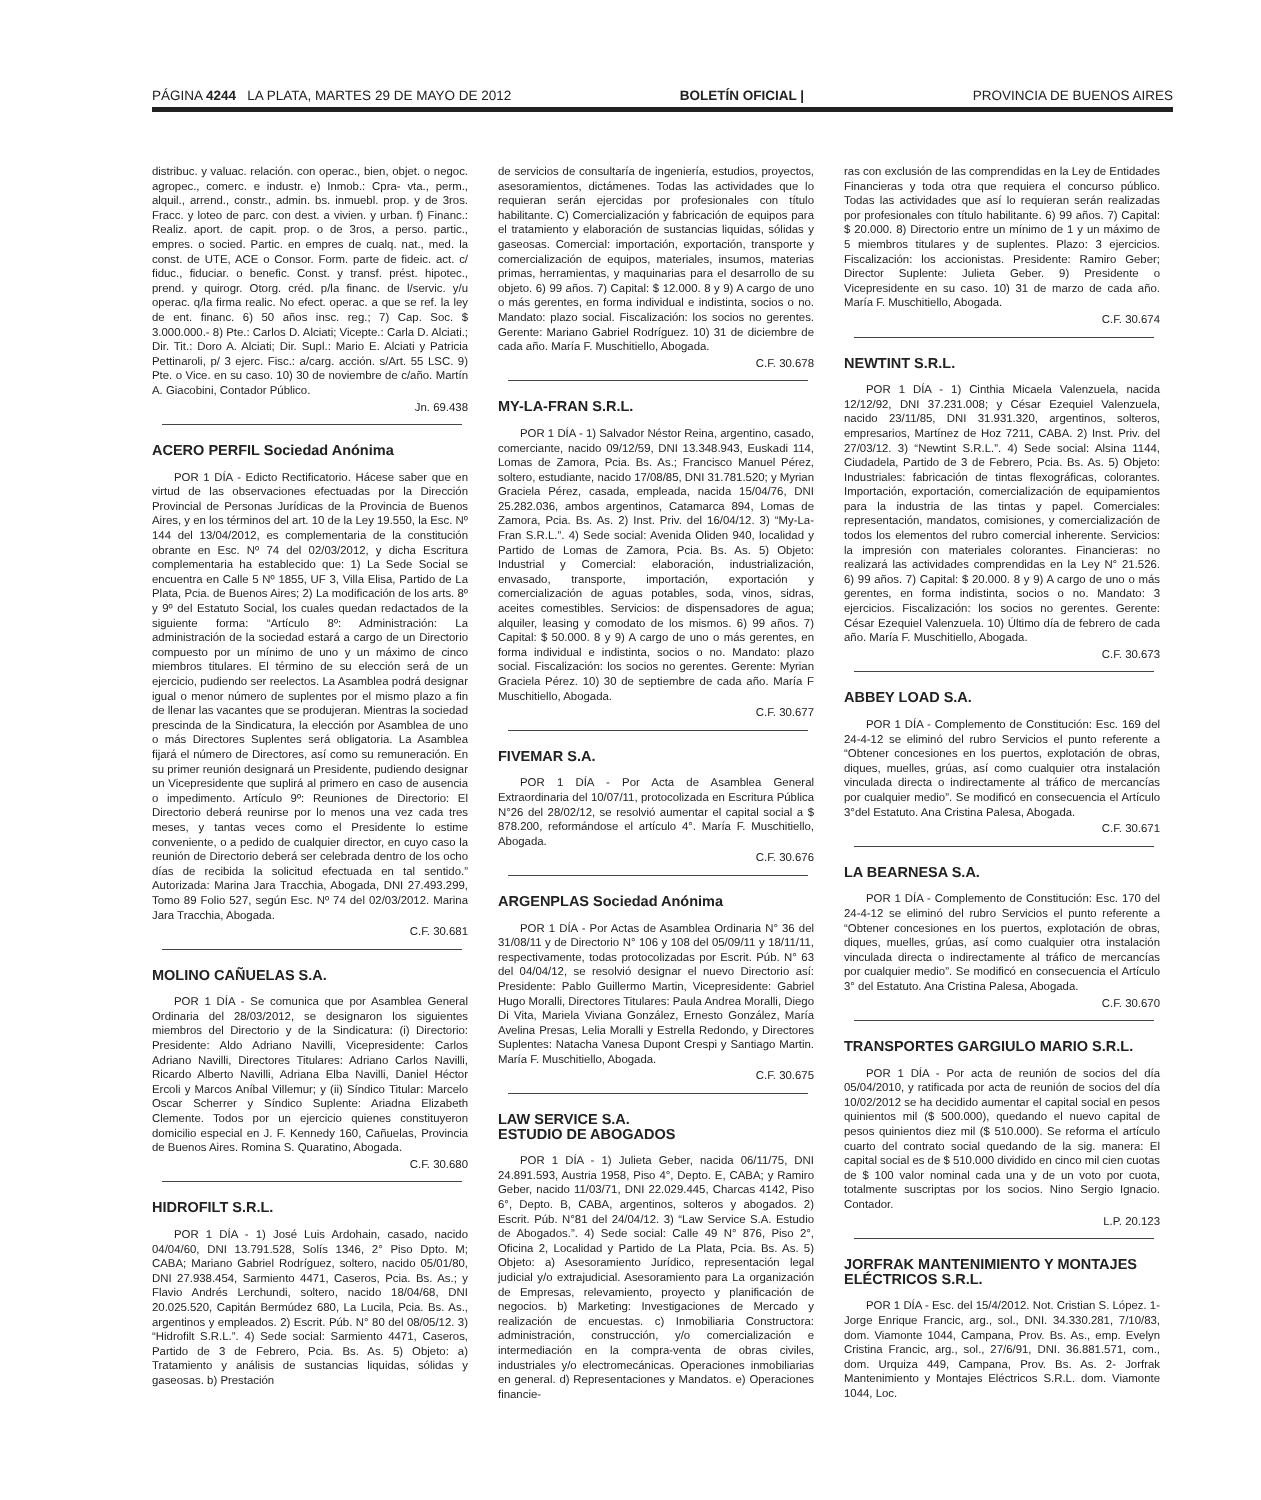PÁGINA 4244 LA PLATA, MARTES 29 DE MAYO DE 2012 BOLETÍN OFICIAL | PROVINCIA DE BUENOS AIRES
distribuc. y valuac. relación. con operac., bien, objet. o negoc. agropec., comerc. e industr. e) Inmob.: Cpra- vta., perm., alquil., arrend., constr., admin. bs. inmuebl. prop. y de 3ros. Fracc. y loteo de parc. con dest. a vivien. y urban. f) Financ.: Realiz. aport. de capit. prop. o de 3ros, a perso. partic., empres. o socied. Partic. en empres de cualq. nat., med. la const. de UTE, ACE o Consor. Form. parte de fideic. act. c/ fiduc., fiduciar. o benefic. Const. y transf. prést. hipotec., prend. y quirogr. Otorg. créd. p/la financ. de l/servic. y/u operac. q/la firma realic. No efect. operac. a que se ref. la ley de ent. financ. 6) 50 años insc. reg.; 7) Cap. Soc. $ 3.000.000.- 8) Pte.: Carlos D. Alciati; Vicepte.: Carla D. Alciati.; Dir. Tit.: Doro A. Alciati; Dir. Supl.: Mario E. Alciati y Patricia Pettinaroli, p/ 3 ejerc. Fisc.: a/carg. acción. s/Art. 55 LSC. 9) Pte. o Vice. en su caso. 10) 30 de noviembre de c/año. Martín A. Giacobini, Contador Público.
Jn. 69.438
ACERO PERFIL Sociedad Anónima
POR 1 DÍA - Edicto Rectificatorio. Hácese saber que en virtud de las observaciones efectuadas por la Dirección Provincial de Personas Jurídicas de la Provincia de Buenos Aires, y en los términos del art. 10 de la Ley 19.550, la Esc. Nº 144 del 13/04/2012, es complementaria de la constitución obrante en Esc. Nº 74 del 02/03/2012, y dicha Escritura complementaria ha establecido que: 1) La Sede Social se encuentra en Calle 5 Nº 1855, UF 3, Villa Elisa, Partido de La Plata, Pcia. de Buenos Aires; 2) La modificación de los arts. 8º y 9º del Estatuto Social, los cuales quedan redactados de la siguiente forma: “Artículo 8º: Administración: La administración de la sociedad estará a cargo de un Directorio compuesto por un mínimo de uno y un máximo de cinco miembros titulares. El término de su elección será de un ejercicio, pudiendo ser reelectos. La Asamblea podrá designar igual o menor número de suplentes por el mismo plazo a fin de llenar las vacantes que se produjeran. Mientras la sociedad prescinda de la Sindicatura, la elección por Asamblea de uno o más Directores Suplentes será obligatoria. La Asamblea fijará el número de Directores, así como su remuneración. En su primer reunión designará un Presidente, pudiendo designar un Vicepresidente que suplirá al primero en caso de ausencia o impedimento. Artículo 9º: Reuniones de Directorio: El Directorio deberá reunirse por lo menos una vez cada tres meses, y tantas veces como el Presidente lo estime conveniente, o a pedido de cualquier director, en cuyo caso la reunión de Directorio deberá ser celebrada dentro de los ocho días de recibida la solicitud efectuada en tal sentido.” Autorizada: Marina Jara Tracchia, Abogada, DNI 27.493.299, Tomo 89 Folio 527, según Esc. Nº 74 del 02/03/2012. Marina Jara Tracchia, Abogada.
C.F. 30.681
MOLINO CAÑUELAS S.A.
POR 1 DÍA - Se comunica que por Asamblea General Ordinaria del 28/03/2012, se designaron los siguientes miembros del Directorio y de la Sindicatura: (i) Directorio: Presidente: Aldo Adriano Navilli, Vicepresidente: Carlos Adriano Navilli, Directores Titulares: Adriano Carlos Navilli, Ricardo Alberto Navilli, Adriana Elba Navilli, Daniel Héctor Ercoli y Marcos Aníbal Villemur; y (ii) Síndico Titular: Marcelo Oscar Scherrer y Síndico Suplente: Ariadna Elizabeth Clemente. Todos por un ejercicio quienes constituyeron domicilio especial en J. F. Kennedy 160, Cañuelas, Provincia de Buenos Aires. Romina S. Quaratino, Abogada.
C.F. 30.680
HIDROFILT S.R.L.
POR 1 DÍA - 1) José Luis Ardohain, casado, nacido 04/04/60, DNI 13.791.528, Solís 1346, 2° Piso Dpto. M; CABA; Mariano Gabriel Rodríguez, soltero, nacido 05/01/80, DNI 27.938.454, Sarmiento 4471, Caseros, Pcia. Bs. As.; y Flavio Andrés Lerchundi, soltero, nacido 18/04/68, DNI 20.025.520, Capitán Bermúdez 680, La Lucila, Pcia. Bs. As., argentinos y empleados. 2) Escrit. Púb. N° 80 del 08/05/12. 3) “Hidrofilt S.R.L.”. 4) Sede social: Sarmiento 4471, Caseros, Partido de 3 de Febrero, Pcia. Bs. As. 5) Objeto: a) Tratamiento y análisis de sustancias liquidas, sólidas y gaseosas. b) Prestación
de servicios de consultaría de ingeniería, estudios, proyectos, asesoramientos, dictámenes. Todas las actividades que lo requieran serán ejercidas por profesionales con título habilitante. C) Comercialización y fabricación de equipos para el tratamiento y elaboración de sustancias liquidas, sólidas y gaseosas. Comercial: importación, exportación, transporte y comercialización de equipos, materiales, insumos, materias primas, herramientas, y maquinarias para el desarrollo de su objeto. 6) 99 años. 7) Capital: $ 12.000. 8 y 9) A cargo de uno o más gerentes, en forma individual e indistinta, socios o no. Mandato: plazo social. Fiscalización: los socios no gerentes. Gerente: Mariano Gabriel Rodríguez. 10) 31 de diciembre de cada año. María F. Muschitiello, Abogada.
C.F. 30.678
MY-LA-FRAN S.R.L.
POR 1 DÍA - 1) Salvador Néstor Reina, argentino, casado, comerciante, nacido 09/12/59, DNI 13.348.943, Euskadi 114, Lomas de Zamora, Pcia. Bs. As.; Francisco Manuel Pérez, soltero, estudiante, nacido 17/08/85, DNI 31.781.520; y Myrian Graciela Pérez, casada, empleada, nacida 15/04/76, DNI 25.282.036, ambos argentinos, Catamarca 894, Lomas de Zamora, Pcia. Bs. As. 2) Inst. Priv. del 16/04/12. 3) “My-La-Fran S.R.L.”. 4) Sede social: Avenida Oliden 940, localidad y Partido de Lomas de Zamora, Pcia. Bs. As. 5) Objeto: Industrial y Comercial: elaboración, industrialización, envasado, transporte, importación, exportación y comercialización de aguas potables, soda, vinos, sidras, aceites comestibles. Servicios: de dispensadores de agua; alquiler, leasing y comodato de los mismos. 6) 99 años. 7) Capital: $ 50.000. 8 y 9) A cargo de uno o más gerentes, en forma individual e indistinta, socios o no. Mandato: plazo social. Fiscalización: los socios no gerentes. Gerente: Myrian Graciela Pérez. 10) 30 de septiembre de cada año. María F Muschitiello, Abogada.
C.F. 30.677
FIVEMAR S.A.
POR 1 DÍA - Por Acta de Asamblea General Extraordinaria del 10/07/11, protocolizada en Escritura Pública N°26 del 28/02/12, se resolvió aumentar el capital social a $ 878.200, reformándose el artículo 4°. María F. Muschitiello, Abogada.
C.F. 30.676
ARGENPLAS Sociedad Anónima
POR 1 DÍA - Por Actas de Asamblea Ordinaria N° 36 del 31/08/11 y de Directorio N° 106 y 108 del 05/09/11 y 18/11/11, respectivamente, todas protocolizadas por Escrit. Púb. N° 63 del 04/04/12, se resolvió designar el nuevo Directorio así: Presidente: Pablo Guillermo Martin, Vicepresidente: Gabriel Hugo Moralli, Directores Titulares: Paula Andrea Moralli, Diego Di Vita, Mariela Viviana González, Ernesto González, María Avelina Presas, Lelia Moralli y Estrella Redondo, y Directores Suplentes: Natacha Vanesa Dupont Crespi y Santiago Martin. María F. Muschitiello, Abogada.
C.F. 30.675
LAW SERVICE S.A.
ESTUDIO DE ABOGADOS
POR 1 DÍA - 1) Julieta Geber, nacida 06/11/75, DNI 24.891.593, Austria 1958, Piso 4°, Depto. E, CABA; y Ramiro Geber, nacido 11/03/71, DNI 22.029.445, Charcas 4142, Piso 6°, Depto. B, CABA, argentinos, solteros y abogados. 2) Escrit. Púb. N°81 del 24/04/12. 3) “Law Service S.A. Estudio de Abogados.”. 4) Sede social: Calle 49 N° 876, Piso 2°, Oficina 2, Localidad y Partido de La Plata, Pcia. Bs. As. 5) Objeto: a) Asesoramiento Jurídico, representación legal judicial y/o extrajudicial. Asesoramiento para La organización de Empresas, relevamiento, proyecto y planificación de negocios. b) Marketing: Investigaciones de Mercado y realización de encuestas. c) Inmobiliaria Constructora: administración, construcción, y/o comercialización e intermediación en la compra-venta de obras civiles, industriales y/o electromecánicas. Operaciones inmobiliarias en general. d) Representaciones y Mandatos. e) Operaciones financie-
ras con exclusión de las comprendidas en la Ley de Entidades Financieras y toda otra que requiera el concurso público. Todas las actividades que así lo requieran serán realizadas por profesionales con título habilitante. 6) 99 años. 7) Capital: $ 20.000. 8) Directorio entre un mínimo de 1 y un máximo de 5 miembros titulares y de suplentes. Plazo: 3 ejercicios. Fiscalización: los accionistas. Presidente: Ramiro Geber; Director Suplente: Julieta Geber. 9) Presidente o Vicepresidente en su caso. 10) 31 de marzo de cada año. María F. Muschitiello, Abogada.
C.F. 30.674
NEWTINT S.R.L.
POR 1 DÍA - 1) Cinthia Micaela Valenzuela, nacida 12/12/92, DNI 37.231.008; y César Ezequiel Valenzuela, nacido 23/11/85, DNI 31.931.320, argentinos, solteros, empresarios, Martínez de Hoz 7211, CABA. 2) Inst. Priv. del 27/03/12. 3) “Newtint S.R.L.”. 4) Sede social: Alsina 1144, Ciudadela, Partido de 3 de Febrero, Pcia. Bs. As. 5) Objeto: Industriales: fabricación de tintas flexográficas, colorantes. Importación, exportación, comercialización de equipamientos para la industria de las tintas y papel. Comerciales: representación, mandatos, comisiones, y comercialización de todos los elementos del rubro comercial inherente. Servicios: la impresión con materiales colorantes. Financieras: no realizará las actividades comprendidas en la Ley N° 21.526. 6) 99 años. 7) Capital: $ 20.000. 8 y 9) A cargo de uno o más gerentes, en forma indistinta, socios o no. Mandato: 3 ejercicios. Fiscalización: los socios no gerentes. Gerente: César Ezequiel Valenzuela. 10) Último día de febrero de cada año. María F. Muschitiello, Abogada.
C.F. 30.673
ABBEY LOAD S.A.
POR 1 DÍA - Complemento de Constitución: Esc. 169 del 24-4-12 se eliminó del rubro Servicios el punto referente a “Obtener concesiones en los puertos, explotación de obras, diques, muelles, grúas, así como cualquier otra instalación vinculada directa o indirectamente al tráfico de mercancías por cualquier medio”. Se modificó en consecuencia el Artículo 3°del Estatuto. Ana Cristina Palesa, Abogada.
C.F. 30.671
LA BEARNESA S.A.
POR 1 DÍA - Complemento de Constitución: Esc. 170 del 24-4-12 se eliminó del rubro Servicios el punto referente a “Obtener concesiones en los puertos, explotación de obras, diques, muelles, grúas, así como cualquier otra instalación vinculada directa o indirectamente al tráfico de mercancías por cualquier medio”. Se modificó en consecuencia el Artículo 3° del Estatuto. Ana Cristina Palesa, Abogada.
C.F. 30.670
TRANSPORTES GARGIULO MARIO S.R.L.
POR 1 DÍA - Por acta de reunión de socios del día 05/04/2010, y ratificada por acta de reunión de socios del día 10/02/2012 se ha decidido aumentar el capital social en pesos quinientos mil ($ 500.000), quedando el nuevo capital de pesos quinientos diez mil ($ 510.000). Se reforma el artículo cuarto del contrato social quedando de la sig. manera: El capital social es de $ 510.000 dividido en cinco mil cien cuotas de $ 100 valor nominal cada una y de un voto por cuota, totalmente suscriptas por los socios. Nino Sergio Ignacio. Contador.
L.P. 20.123
JORFRAK MANTENIMIENTO Y MONTAJES ELÉCTRICOS S.R.L.
POR 1 DÍA - Esc. del 15/4/2012. Not. Cristian S. López. 1- Jorge Enrique Francic, arg., sol., DNI. 34.330.281, 7/10/83, dom. Viamonte 1044, Campana, Prov. Bs. As., emp. Evelyn Cristina Francic, arg., sol., 27/6/91, DNI. 36.881.571, com., dom. Urquiza 449, Campana, Prov. Bs. As. 2- Jorfrak Mantenimiento y Montajes Eléctricos S.R.L. dom. Viamonte 1044, Loc.